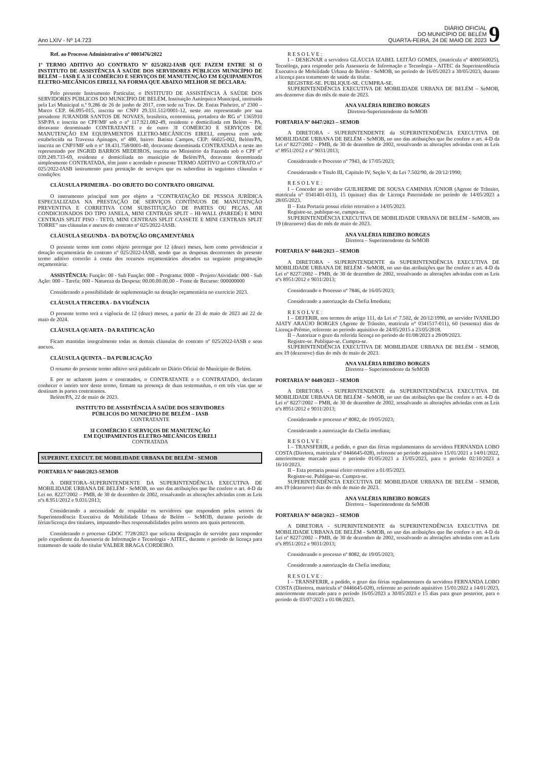Ano LXIV - Nº 14.723
DIÁRIO OFICIAL
DO MUNICÍPIO DE BELÉM
QUARTA-FEIRA, 24 DE MAIO DE 2023
9
Ref. ao Processo Administrativo nº 0003476/2022
1º TERMO ADITIVO AO CONTRATO Nº 025/2022-IASB QUE FAZEM ENTRE SI O INSTITUTO DE ASSISTÊNCIA À SAÚDE DOS SERVIDORES PÚBLICOS MUNICÍPIO DE BELÉM – IASB E A 3I COMÉRCIO E SERVIÇOS DE MANUTENÇÃO EM EQUIPAMENTOS ELETRO-MECÂNICOS EIRELI, NA FORMA QUE ABAIXO MELHOR SE DECLARA:
Pelo presente Instrumento Particular, o INSTITUTO DE ASSISTÊNCIA À SAÚDE DOS SERVIDORES PÚBLICOS DO MUNICÍPIO DE BELÉM, Instituição Autárquica Municipal, instituída pela Lei Municipal n.º 9.286 de 26 de junho de 2017, com sede na Trav. Dr. Enéas Pinheiro, nº 2300 – Marco CEP. 66.095-015, inscrita no CNPJ 29.331.512/0001-12, neste ato representado por sua presidente JURANDIR SANTOS DE NOVAES, brasileira, economista, portadora do RG nº 1365910 SSP/PA e inscrita no CPF/MF sob o nº 117.921.082-49, residente e domiciliada em Belém – PA, doravante denominado CONTRATANTE e de outro 3I COMÉRCIO E SERVIÇOS DE MANUTENÇÃO EM EQUIPAMENTOS ELETRO-MECÂNICOS EIRELI, empresa com sede estabelecida na Travessa Apinages, nº 480, bairro: Batista Campos, CEP: 66025-002, Belém/PA, inscrita no CNPJ/MF sob o nº 18.431.758/0001-40, doravante denominada CONTRATADA e neste ato representado por INGRID BARROS MEDEIROS, inscrita no Ministério da Fazenda sob o CPF nº 039.249.733-69, residente e domiciliada no município de Belém/PA, doravante denominada simplesmente CONTRATADA, têm justo e acordado o presente TERMO ADITIVO ao CONTRATO n° 025/2022-IASB instrumento para prestação de serviços que os subordina às seguintes cláusulas e condições:
CLÁUSULA PRIMEIRA - DO OBJETO DO CONTRATO ORIGINAL
O instrumento principal tem por objeto a “CONTRATAÇÃO DE PESSOA JURÍDICA ESPECIALIZADA NA PRESTAÇÃO DE SERVIÇOS CONTÍNUOS DE MANUTENÇÃO PREVENTIVA E CORRETIVA COM SUBSTITUIÇÃO DE PARTES OU PEÇAS, AR CONDICIONADOS DO TIPO JANELA, MINI CENTRAIS SPLIT – HI-WALL (PAREDE) E MINI CENTRAIS SPLIT PISO - TETO, MINI CENTRAIS SPLIT CASSETE E MINI CENTRAIS SPLIT TORRE” nas cláusulas e anexos do contrato nº 025/2022-IASB.
CLÁUSULA SEGUNDA - DA DOTAÇÃO ORÇAMENTÁRIA
O presente termo tem como objeto prorrogar por 12 (doze) meses, bem como providenciar a dotação orçamentária do contrato nº 025/2022-IASB, sendo que as despesas decorrentes do presente termo aditivo correrão à conta dos recursos orçamentários alocados na seguinte programação orçamentária:
ASSISTÊNCIA: Função: 00 - Sub Função: 000 – Programa: 0000 – Projeto/Atividade: 000 - Sub Ação: 000 – Tarefa: 000 - Natureza da Despesa: 00.00.00.00.00 – Fonte de Recurso: 000000000
Considerando a possibilidade de suplementação na dotação orçamentária no exercício 2023.
CLÁUSULA TERCEIRA - DA VIGÊNCIA
O presente termo terá a vigência de 12 (doze) meses, a partir de 23 de maio de 2023 até 22 de maio de 2024.
CLÁUSULA QUARTA - DA RATIFICAÇÃO
Ficam mantidas integralmente todas as demais cláusulas do contrato nº 025/2022-IASB e seus anexos.
CLÁUSULA QUINTA – DA PUBLICAÇÃO
O resumo do presente termo aditivo será publicado no Diário Oficial do Município de Belém.
E por se acharem justos e contratados, o CONTRATANTE e o CONTRATADO, declaram conhecer o inteiro teor deste termo, firmam na presença de duas testemunhas, o em três vias que se destinam às partes contratantes.
Belém/PA, 22 de maio de 2023.
INSTITUTO DE ASSISTÊNCIA À SAÚDE DOS SERVIDORES
PÚBLICOS DO MUNICÍPIO DE BELÉM – IASB
CONTRATANTE
3I COMÉRCIO E SERVIÇOS DE MANUTENÇÃO
EM EQUIPAMENTOS ELETRO-MECÂNICOS EIRELI
CONTRATADA
SUPERINT. EXECUT. DE MOBILIDADE URBANA DE BELÉM - SEMOB
PORTARIA Nº 0460/2023-SEMOB
A DIRETORA–SUPERINTENDENTE DA SUPERINTENDÊNCIA EXECUTIVA DE MOBILIDADE URBANA DE BELÉM - SeMOB, no uso das atribuições que lhe confere o art. 4-D da Lei no. 8227/2002 – PMB, de 30 de dezembro de 2002, ressalvando as alterações advindas com as Leis nºs 8.951/2012 e 9.031/2013;
Considerando a necessidade de respaldar os servidores que respondem pelos setores da Superintendência Executiva de Mobilidade Urbana de Belém – SeMOB, durante período de férias/licença dos titulares, imputando-lhes responsabilidades pelos setores aos quais pertencem.
Considerando o processo GDOC 7728/2023 que solicita designação de servidor para responder pelo expediente da Assessoria de Informação e Tecnologia - AITEC, durante o período de licença para tratamento de saúde do titular VALBER BRAGA CORDEIRO.
R E S O L V E :
I – DESIGNAR a servidora GLÁUCIA IZABEL LEITÃO GOMES, (matrícula nº 4000560025), Tecnóloga, para responder pela Assessoria de Informação e Tecnologia - AITEC da Superintendência Executiva de Mobilidade Urbana de Belém - SeMOB, no período de 16/05/2023 a 30/05/2023, durante a licença para tratamento de saúde da titular.
REGISTRE-SE. PUBLIQUE-SE. CUMPRA-SE.
SUPERINTENDÊNCIA EXECUTIVA DE MOBILIDADE URBANA DE BELÉM – SeMOB, aos dezenove dias do mês de maio de 2023.
ANA VALÉRIA RIBEIRO BORGES
Diretora-Superintendente da SeMOB
PORTARIA Nº 0447/2023 – SEMOB
A DIRETORA - SUPERINTENDENTE da SUPERINTENDÊNCIA EXECUTIVA DE MOBILIDADE URBANA DE BELÉM - SeMOB, no uso das atribuições que lhe confere o art. 4-D da Lei nº 8227/2002 – PMB, de 30 de dezembro de 2002, ressalvando as alterações advindas com as Leis nº 8951/2012 e nº 9031/2013;
Considerando o Processo nº 7943, de 17/05/2023;
Considerando o Título III, Capítulo IV, Seção V, da Lei 7.502/90, de 20/12/1990;
R E S O L V E :
I – Conceder ao servidor GUILHERME DE SOUSA CAMINHA JÚNIOR (Agente de Trânsito, matrícula n° 0341401-013), 15 (quinze) dias de Licença Paternidade no período de 14/05/2023 a 28/05/2023.
II – Esta Portaria possui efeito retroativo a 14/05/2023.
Registre-se, publique-se, cumpra-se.
SUPERINTENDÊNCIA EXECUTIVA DE MOBILIDADE URBANA DE BELÉM - SeMOB, aos 19 (dezenove) dias do mês de maio de 2023.
ANA VALÉRIA RIBEIRO BORGES
Diretora – Superintendente da SeMOB
PORTARIA Nº 0448/2023 – SEMOB
A DIRETORA - SUPERINTENDENTE da SUPERINTENDÊNCIA EXECUTIVA DE MOBILIDADE URBANA DE BELÉM - SeMOB, no uso das atribuições que lhe confere o art. 4-D da Lei nº 8227/2002 – PMB, de 30 de dezembro de 2002, ressalvando as alterações advindas com as Leis nºs 8951/2012 e 9031/2013;
Considerando o Processo nº 7846, de 16/05/2023;
Considerando a autorização da Chefia Imediata;
R E S O L V E :
I – DEFERIR, nos termos do artigo 111, da Lei nº 7.502, de 20/12/1990, ao servidor IVANILDO AIATY ARAÚJO BORGES (Agente de Trânsito, matrícula n° 0341517-011), 60 (sessenta) dias de Licença-Prêmio, referente ao período aquisitivo de 24/05/2015 a 23/05/2018.
II – Autorizar o gozo da referida licença no período de 01/08/2023 a 29/09/2023.
Registre-se. Publique-se. Cumpra-se.
SUPERINTENDÊNCIA EXECUTIVA DE MOBILIDADE URBANA DE BELÉM - SEMOB, aos 19 (dezenove) dias do mês de maio de 2023.
ANA VALÉRIA RIBEIRO BORGES
Diretora – Superintendente da SeMOB
PORTARIA Nº 0449/2023 – SEMOB
A DIRETORA - SUPERINTENDENTE da SUPERINTENDÊNCIA EXECUTIVA DE MOBILIDADE URBANA DE BELÉM - SeMOB, no uso das atribuições que lhe confere o art. 4-D da Lei nº 8227/2002 – PMB, de 30 de dezembro de 2002, ressalvando as alterações advindas com as Leis nºs 8951/2012 e 9031/2013;
Considerando o processo nº 8082, de 19/05/2023;
Considerando a autorização da Chefia imediata;
R E S O L V E :
I – TRANSFERIR, a pedido, o gozo das férias regulamentares da servidora FERNANDA LOBO COSTA (Diretora, matrícula nº 0446645-028), referente ao período aquisitivo 15/01/2021 a 14/01/2022, anteriormente marcado para o período 01/05/2023 a 15/05/2023, para o período 02/10/2023 a 16/10/2023.
II – Esta portaria possui efeito retroativo a 01/05/2023.
Registre-se. Publique-se. Cumpra-se.
SUPERINTENDÊNCIA EXECUTIVA DE MOBILIDADE URBANA DE BELÉM - SEMOB, aos 19 (dezenove) dias do mês de maio de 2023.
ANA VALÉRIA RIBEIRO BORGES
Diretora – Superintendente da SeMOB
PORTARIA Nº 0450/2023 – SEMOB
A DIRETORA - SUPERINTENDENTE da SUPERINTENDÊNCIA EXECUTIVA DE MOBILIDADE URBANA DE BELÉM - SeMOB, no uso das atribuições que lhe confere o art. 4-D da Lei nº 8227/2002 – PMB, de 30 de dezembro de 2002, ressalvando as alterações advindas com as Leis nºs 8951/2012 e 9031/2013;
Considerando o processo nº 8082, de 19/05/2023;
Considerando a autorização da Chefia imediata;
R E S O L V E :
I – TRANSFERIR, a pedido, o gozo das férias regulamentares da servidora FERNANDA LOBO COSTA (Diretora, matrícula nº 0446645-028), referente ao período aquisitivo 15/01/2022 a 14/01/2023, anteriormente marcado para o período 16/05/2023 a 30/05/2023 e 15 dias para gozo posterior, para o período de 03/07/2023 a 01/08/2023.